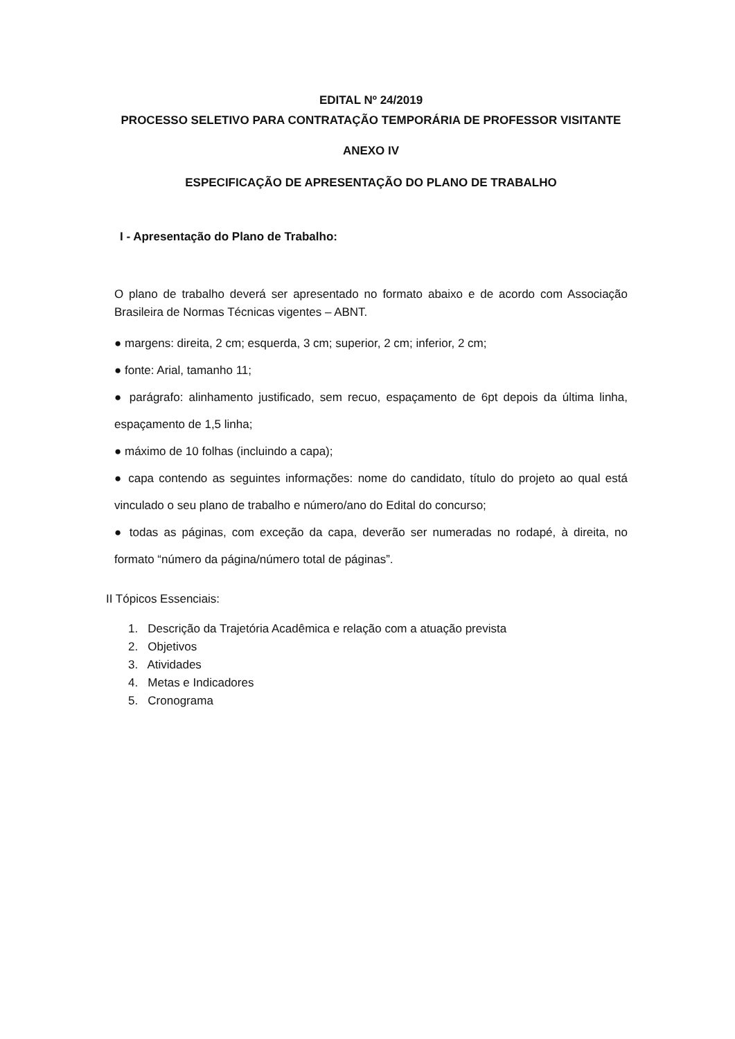EDITAL Nº 24/2019
PROCESSO SELETIVO PARA CONTRATAÇÃO TEMPORÁRIA DE PROFESSOR VISITANTE
ANEXO IV
ESPECIFICAÇÃO DE APRESENTAÇÃO DO PLANO DE TRABALHO
I - Apresentação do Plano de Trabalho:
O plano de trabalho deverá ser apresentado no formato abaixo e de acordo com Associação Brasileira de Normas Técnicas vigentes – ABNT.
● margens: direita, 2 cm; esquerda, 3 cm; superior, 2 cm; inferior, 2 cm;
● fonte: Arial, tamanho 11;
● parágrafo: alinhamento justificado, sem recuo, espaçamento de 6pt depois da última linha, espaçamento de 1,5 linha;
● máximo de 10 folhas (incluindo a capa);
● capa contendo as seguintes informações: nome do candidato, título do projeto ao qual está vinculado o seu plano de trabalho e número/ano do Edital do concurso;
● todas as páginas, com exceção da capa, deverão ser numeradas no rodapé, à direita, no formato “número da página/número total de páginas”.
II Tópicos Essenciais:
1. Descrição da Trajetória Acadêmica e relação com a atuação prevista
2. Objetivos
3. Atividades
4. Metas e Indicadores
5. Cronograma